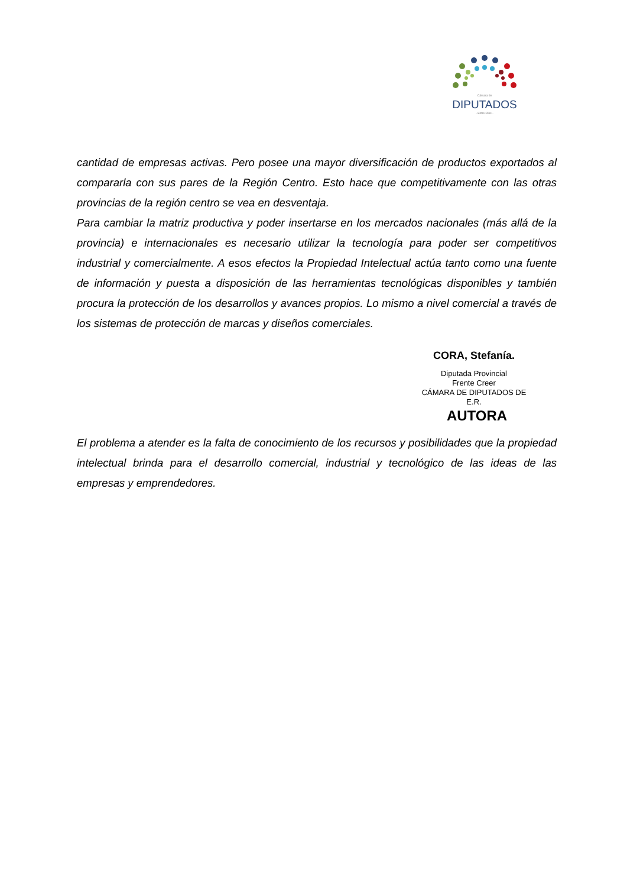Cámara de
DIPUTADOS
- Entre Ríos -
cantidad de empresas activas. Pero posee una mayor diversificación de productos exportados al compararla con sus pares de la Región Centro. Esto hace que competitivamente con las otras provincias de la región centro se vea en desventaja.
Para cambiar la matriz productiva y poder insertarse en los mercados nacionales (más allá de la provincia) e internacionales es necesario utilizar la tecnología para poder ser competitivos industrial y comercialmente. A esos efectos la Propiedad Intelectual actúa tanto como una fuente de información y puesta a disposición de las herramientas tecnológicas disponibles y también procura la protección de los desarrollos y avances propios. Lo mismo a nivel comercial a través de los sistemas de protección de marcas y diseños comerciales.
CORA, Stefanía.
Diputada Provincial
Frente Creer
CÁMARA DE DIPUTADOS DE
E.R.
AUTORA
El problema a atender es la falta de conocimiento de los recursos y posibilidades que la propiedad intelectual brinda para el desarrollo comercial, industrial y tecnológico de las ideas de las empresas y emprendedores.